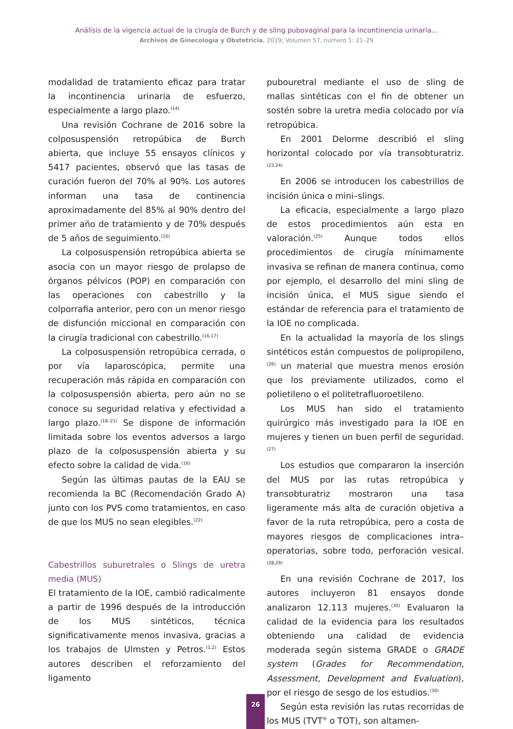Análisis de la vigencia actual de la cirugía de Burch y de sling pubovaginal para la incontinencia urinaria...
Archivos de Ginecología y Obstetricia. 2019; Volumen 57, número 1: 21–29
modalidad de tratamiento eficaz para tratar la incontinencia urinaria de esfuerzo, especialmente a largo plazo.<sup>(14)</sup>
Una revisión Cochrane de 2016 sobre la colposuspensión retropúbica de Burch abierta, que incluye 55 ensayos clínicos y 5417 pacientes, observó que las tasas de curación fueron del 70% al 90%. Los autores informan una tasa de continencia aproximadamente del 85% al 90% dentro del primer año de tratamiento y de 70% después de 5 años de seguimiento.<sup>(16)</sup>
La colposuspensión retropúbica abierta se asocia con un mayor riesgo de prolapso de órganos pélvicos (POP) en comparación con las operaciones con cabestrillo y la colporrafia anterior, pero con un menor riesgo de disfunción miccional en comparación con la cirugía tradicional con cabestrillo.<sup>(16,17)</sup>
La colposuspensión retropúbica cerrada, o por vía laparoscópica, permite una recuperación más rápida en comparación con la colposuspensión abierta, pero aún no se conoce su seguridad relativa y efectividad a largo plazo.<sup>(18–21)</sup> Se dispone de información limitada sobre los eventos adversos a largo plazo de la colposuspensión abierta y su efecto sobre la calidad de vida.<sup>(16)</sup>
Según las últimas pautas de la EAU se recomienda la BC (Recomendación Grado A) junto con los PVS como tratamientos, en caso de que los MUS no sean elegibles.<sup>(22)</sup>
Cabestrillos suburetrales o Slings de uretra media (MUS)
El tratamiento de la IOE, cambió radicalmente a partir de 1996 después de la introducción de los MUS sintéticos, técnica significativamente menos invasiva, gracias a los trabajos de Ulmsten y Petros.<sup>(1,2)</sup> Estos autores describen el reforzamiento del ligamento
pubouretral mediante el uso de sling de mallas sintéticas con el fin de obtener un sostén sobre la uretra media colocado por vía retropúbica.
En 2001 Delorme describió el sling horizontal colocado por vía transobturatriz.<sup>(23,24)</sup>
En 2006 se introducen los cabestrillos de incisión única o mini–slings.
La eficacia, especialmente a largo plazo de estos procedimientos aún esta en valoración.<sup>(25)</sup> Aunque todos ellos procedimientos de cirugía mínimamente invasiva se refinan de manera continua, como por ejemplo, el desarrollo del mini sling de incisión única, el MUS sigue siendo el estándar de referencia para el tratamiento de la IOE no complicada.
En la actualidad la mayoría de los slings sintéticos están compuestos de polipropileno,<sup>(26)</sup> un material que muestra menos erosión que los previamente utilizados, como el polietileno o el politetrafluoroetileno.
Los MUS han sido el tratamiento quirúrgico más investigado para la IOE en mujeres y tienen un buen perfil de seguridad.<sup>(27)</sup>
Los estudios que compararon la inserción del MUS por las rutas retropúbica y transobturatriz mostraron una tasa ligeramente más alta de curación objetiva a favor de la ruta retropúbica, pero a costa de mayores riesgos de complicaciones intra–operatorias, sobre todo, perforación vesical.<sup>(28,29)</sup>
En una revisión Cochrane de 2017, los autores incluyeron 81 ensayos donde analizaron 12.113 mujeres.<sup>(30)</sup> Evaluaron la calidad de la evidencia para los resultados obteniendo una calidad de evidencia moderada según sistema GRADE o GRADE system (Grades for Recommendation, Assessment, Development and Evaluation), por el riesgo de sesgo de los estudios.<sup>(30)</sup>
Según esta revisión las rutas recorridas de los MUS (TVT<sup>®</sup> o TOT), son altamen-
26